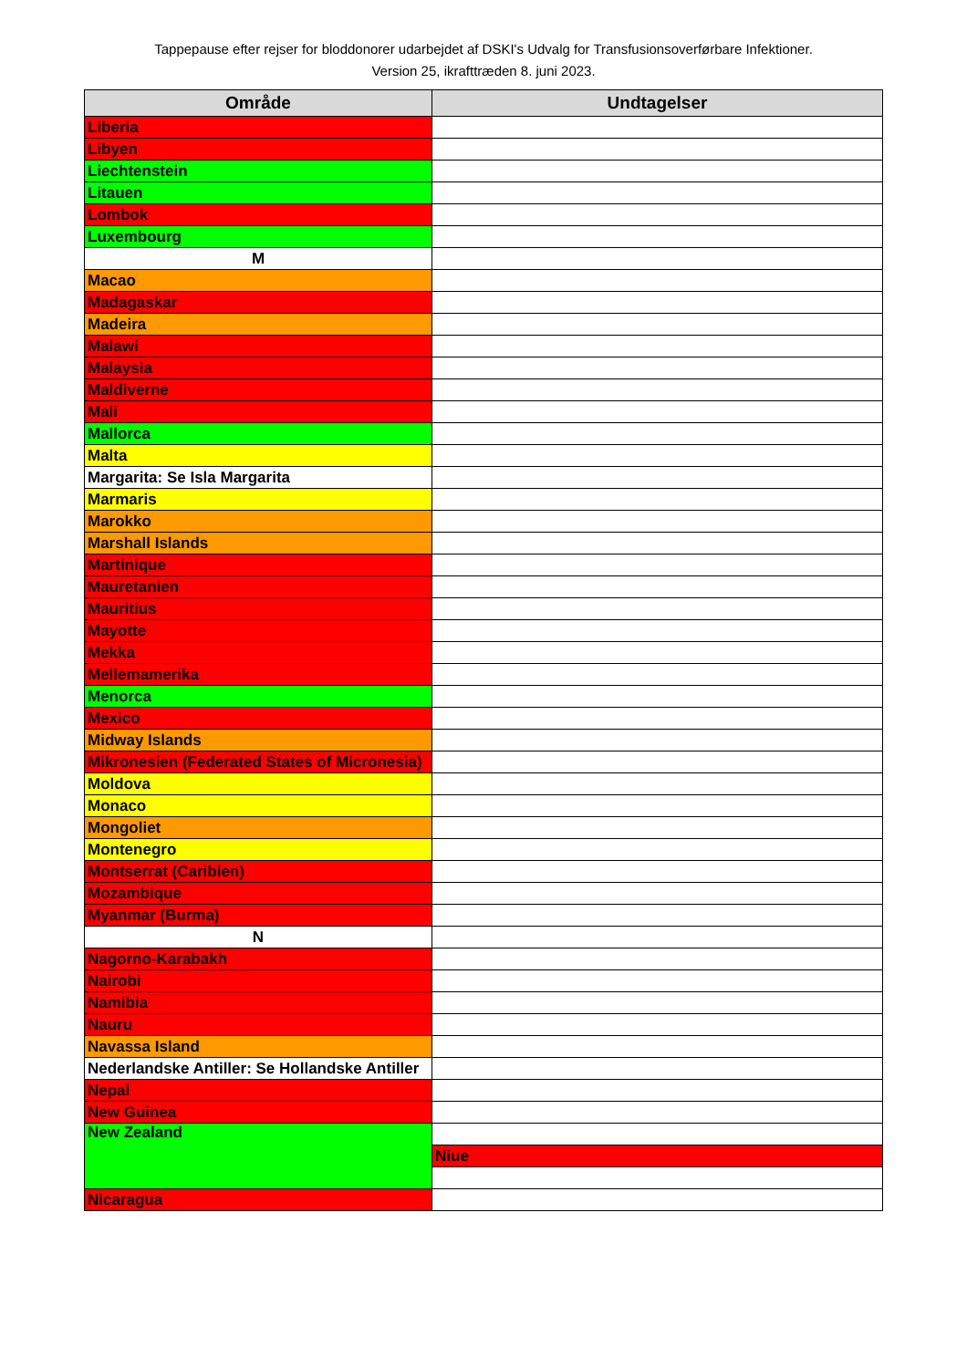Tappepause efter rejser for bloddonorer udarbejdet af DSKI's Udvalg for Transfusionsoverførbare Infektioner.
Version 25, ikrafttræden 8. juni 2023.
| Område | Undtagelser |
| --- | --- |
| Liberia | |
| Libyen | |
| Liechtenstein | |
| Litauen | |
| Lombok | |
| Luxembourg | |
| M | |
| Macao | |
| Madagaskar | |
| Madeira | |
| Malawi | |
| Malaysia | |
| Maldiverne | |
| Mali | |
| Mallorca | |
| Malta | |
| Margarita: Se Isla Margarita | |
| Marmaris | |
| Marokko | |
| Marshall Islands | |
| Martinique | |
| Mauretanien | |
| Mauritius | |
| Mayotte | |
| Mekka | |
| Mellemamerika | |
| Menorca | |
| Mexico | |
| Midway Islands | |
| Mikronesien (Federated States of Micronesia) | |
| Moldova | |
| Monaco | |
| Mongoliet | |
| Montenegro | |
| Montserrat (Caribien) | |
| Mozambique | |
| Myanmar (Burma) | |
| N | |
| Nagorno-Karabakh | |
| Nairobi | |
| Namibia | |
| Nauru | |
| Navassa Island | |
| Nederlandske Antiller: Se Hollandske Antiller | |
| Nepal | |
| New Guinea | |
| New Zealand | |
| | Niue |
| Nicaragua | |